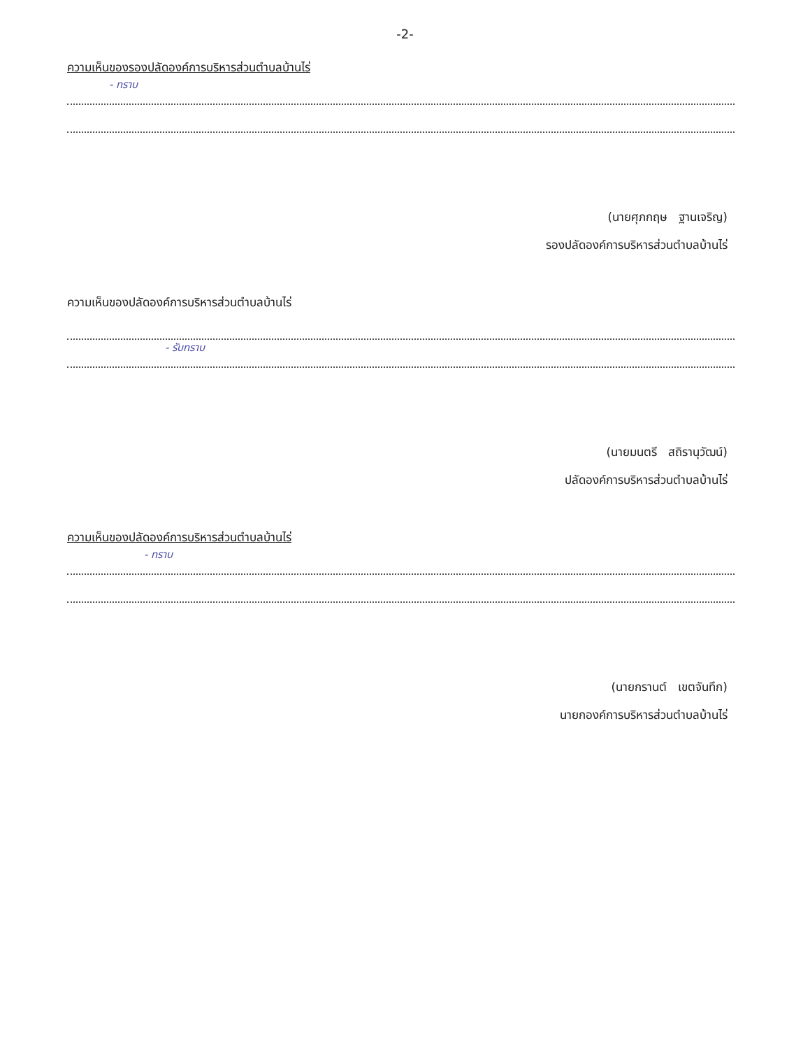-2-
ความเห็นของรองปลัดองค์การบริหารส่วนตำบลบ้านไร่
- ทราบ
(นายศุภกฤษ ฐานเจริญ)
รองปลัดองค์การบริหารส่วนตำบลบ้านไร่
ความเห็นของปลัดองค์การบริหารส่วนตำบลบ้านไร่
- รับทราบ
(นายมนตรี สถิรานุวัฒน์)
ปลัดองค์การบริหารส่วนตำบลบ้านไร่
ความเห็นของปลัดองค์การบริหารส่วนตำบลบ้านไร่
- ทราบ
(นายกรานต์ เขตจันทึก)
นายกองค์การบริหารส่วนตำบลบ้านไร่